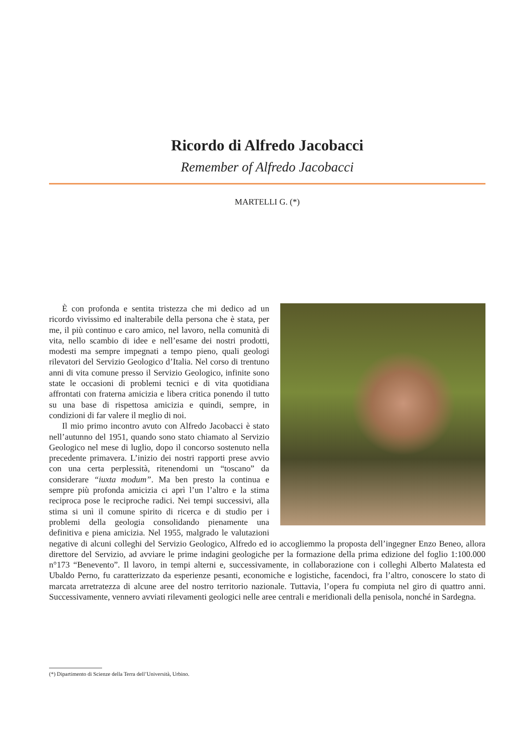Ricordo di Alfredo Jacobacci
Remember of Alfredo Jacobacci
MARTELLI G. (*)
È con profonda e sentita tristezza che mi dedico ad un ricordo vivissimo ed inalterabile della persona che è stata, per me, il più continuo e caro amico, nel lavoro, nella comunità di vita, nello scambio di idee e nell’esame dei nostri prodotti, modesti ma sempre impegnati a tempo pieno, quali geologi rilevatori del Servizio Geologico d’Italia. Nel corso di trentuno anni di vita comune presso il Servizio Geologico, infinite sono state le occasioni di problemi tecnici e di vita quotidiana affrontati con fraterna amicizia e libera critica ponendo il tutto su una base di rispettosa amicizia e quindi, sempre, in condizioni di far valere il meglio di noi.
Il mio primo incontro avuto con Alfredo Jacobacci è stato nell’autunno del 1951, quando sono stato chiamato al Servizio Geologico nel mese di luglio, dopo il concorso sostenuto nella precedente primavera. L’inizio dei nostri rapporti prese avvio con una certa perplessità, ritenendomi un “toscano” da considerare “iuxta modum”. Ma ben presto la continua e sempre più profonda amicizia ci aprì l’un l’altro e la stima reciproca pose le reciproche radici. Nei tempi successivi, alla stima si unì il comune spirito di ricerca e di studio per i problemi della geologia consolidando pienamente una definitiva e piena amicizia. Nel 1955, malgrado le valutazioni negative di alcuni colleghi del Servizio Geologico, Alfredo ed io accogliemmo la proposta dell’ingegner Enzo Beneo, allora direttore del Servizio, ad avviare le prime indagini geologiche per la formazione della prima edizione del foglio 1:100.000 n°173 “Benevento”. Il lavoro, in tempi alterni e, successivamente, in collaborazione con i colleghi Alberto Malatesta ed Ubaldo Perno, fu caratterizzato da esperienze pesanti, economiche e logistiche, facendoci, fra l’altro, conoscere lo stato di marcata arretratezza di alcune aree del nostro territorio nazionale. Tuttavia, l’opera fu compiuta nel giro di quattro anni. Successivamente, vennero avviati rilevamenti geologici nelle aree centrali e meridionali della penisola, nonché in Sardegna.
(*) Dipartimento di Scienze della Terra dell’Università, Urbino.